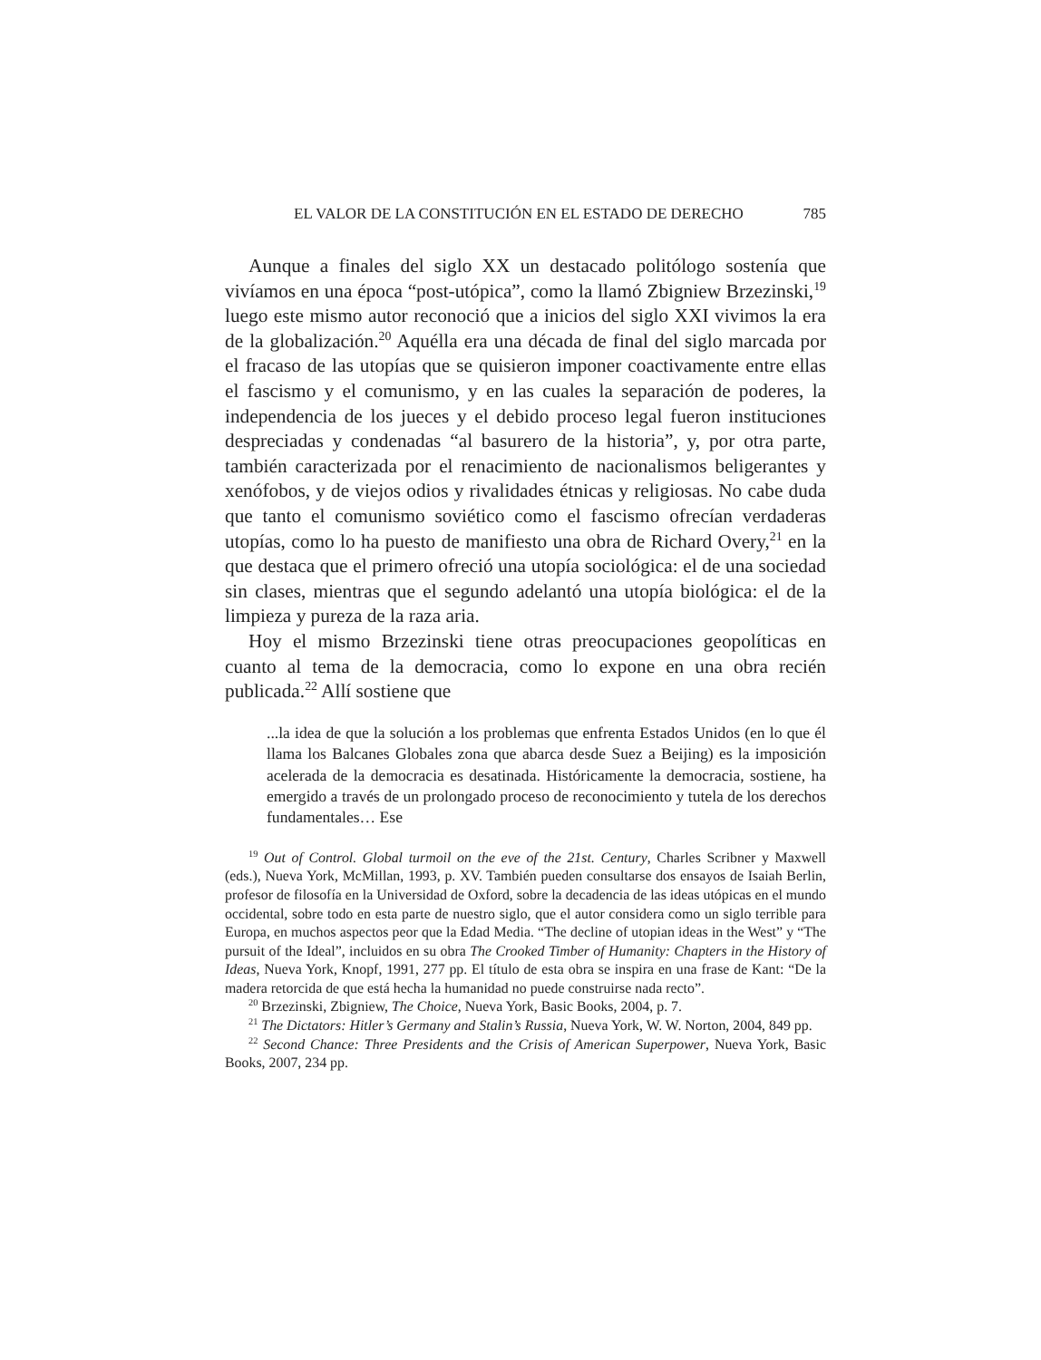EL VALOR DE LA CONSTITUCIÓN EN EL ESTADO DE DERECHO 785
Aunque a finales del siglo XX un destacado politólogo sostenía que vivíamos en una época “post-utópica”, como la llamó Zbigniew Brzezinski,<sup>19</sup> luego este mismo autor reconoció que a inicios del siglo XXI vivimos la era de la globalización.<sup>20</sup> Aquélla era una década de final del siglo marcada por el fracaso de las utopías que se quisieron imponer coactivamente entre ellas el fascismo y el comunismo, y en las cuales la separación de poderes, la independencia de los jueces y el debido proceso legal fueron instituciones despreciadas y condenadas “al basurero de la historia”, y, por otra parte, también caracterizada por el renacimiento de nacionalismos beligerantes y xenófobos, y de viejos odios y rivalidades étnicas y religiosas. No cabe duda que tanto el comunismo soviético como el fascismo ofrecían verdaderas utopías, como lo ha puesto de manifiesto una obra de Richard Overy,<sup>21</sup> en la que destaca que el primero ofreció una utopía sociológica: el de una sociedad sin clases, mientras que el segundo adelantó una utopía biológica: el de la limpieza y pureza de la raza aria.
Hoy el mismo Brzezinski tiene otras preocupaciones geopolíticas en cuanto al tema de la democracia, como lo expone en una obra recién publicada.<sup>22</sup> Allí sostiene que
...la idea de que la solución a los problemas que enfrenta Estados Unidos (en lo que él llama los Balcanes Globales zona que abarca desde Suez a Beijing) es la imposición acelerada de la democracia es desatinada. Históricamente la democracia, sostiene, ha emergido a través de un prolongado proceso de reconocimiento y tutela de los derechos fundamentales… Ese
<sup>19</sup> Out of Control. Global turmoil on the eve of the 21st. Century, Charles Scribner y Maxwell (eds.), Nueva York, McMillan, 1993, p. XV. También pueden consultarse dos ensayos de Isaiah Berlin, profesor de filosofía en la Universidad de Oxford, sobre la decadencia de las ideas utópicas en el mundo occidental, sobre todo en esta parte de nuestro siglo, que el autor considera como un siglo terrible para Europa, en muchos aspectos peor que la Edad Media. “The decline of utopian ideas in the West” y “The pursuit of the Ideal”, incluidos en su obra The Crooked Timber of Humanity: Chapters in the History of Ideas, Nueva York, Knopf, 1991, 277 pp. El título de esta obra se inspira en una frase de Kant: “De la madera retorcida de que está hecha la humanidad no puede construirse nada recto”.
<sup>20</sup> Brzezinski, Zbigniew, The Choice, Nueva York, Basic Books, 2004, p. 7.
<sup>21</sup> The Dictators: Hitler’s Germany and Stalin’s Russia, Nueva York, W. W. Norton, 2004, 849 pp.
<sup>22</sup> Second Chance: Three Presidents and the Crisis of American Superpower, Nueva York, Basic Books, 2007, 234 pp.